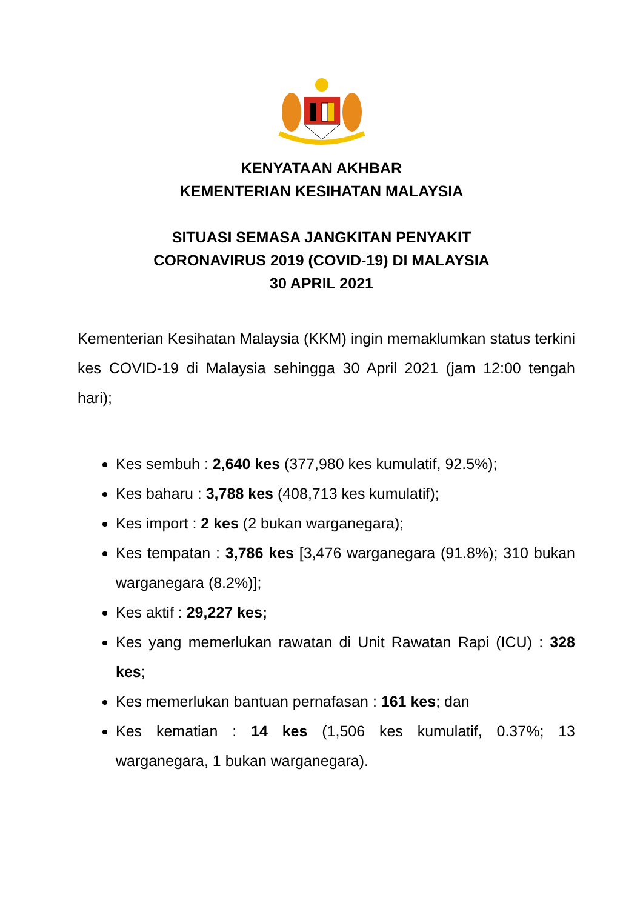KENYATAAN AKHBAR
KEMENTERIAN KESIHATAN MALAYSIA
SITUASI SEMASA JANGKITAN PENYAKIT
CORONAVIRUS 2019 (COVID-19) DI MALAYSIA
30 APRIL 2021
Kementerian Kesihatan Malaysia (KKM) ingin memaklumkan status terkini kes COVID-19 di Malaysia sehingga 30 April 2021 (jam 12:00 tengah hari);
Kes sembuh : 2,640 kes (377,980 kes kumulatif, 92.5%);
Kes baharu : 3,788 kes (408,713 kes kumulatif);
Kes import : 2 kes (2 bukan warganegara);
Kes tempatan : 3,786 kes [3,476 warganegara (91.8%); 310 bukan warganegara (8.2%)];
Kes aktif : 29,227 kes;
Kes yang memerlukan rawatan di Unit Rawatan Rapi (ICU) : 328 kes;
Kes memerlukan bantuan pernafasan : 161 kes; dan
Kes kematian : 14 kes (1,506 kes kumulatif, 0.37%; 13 warganegara, 1 bukan warganegara).